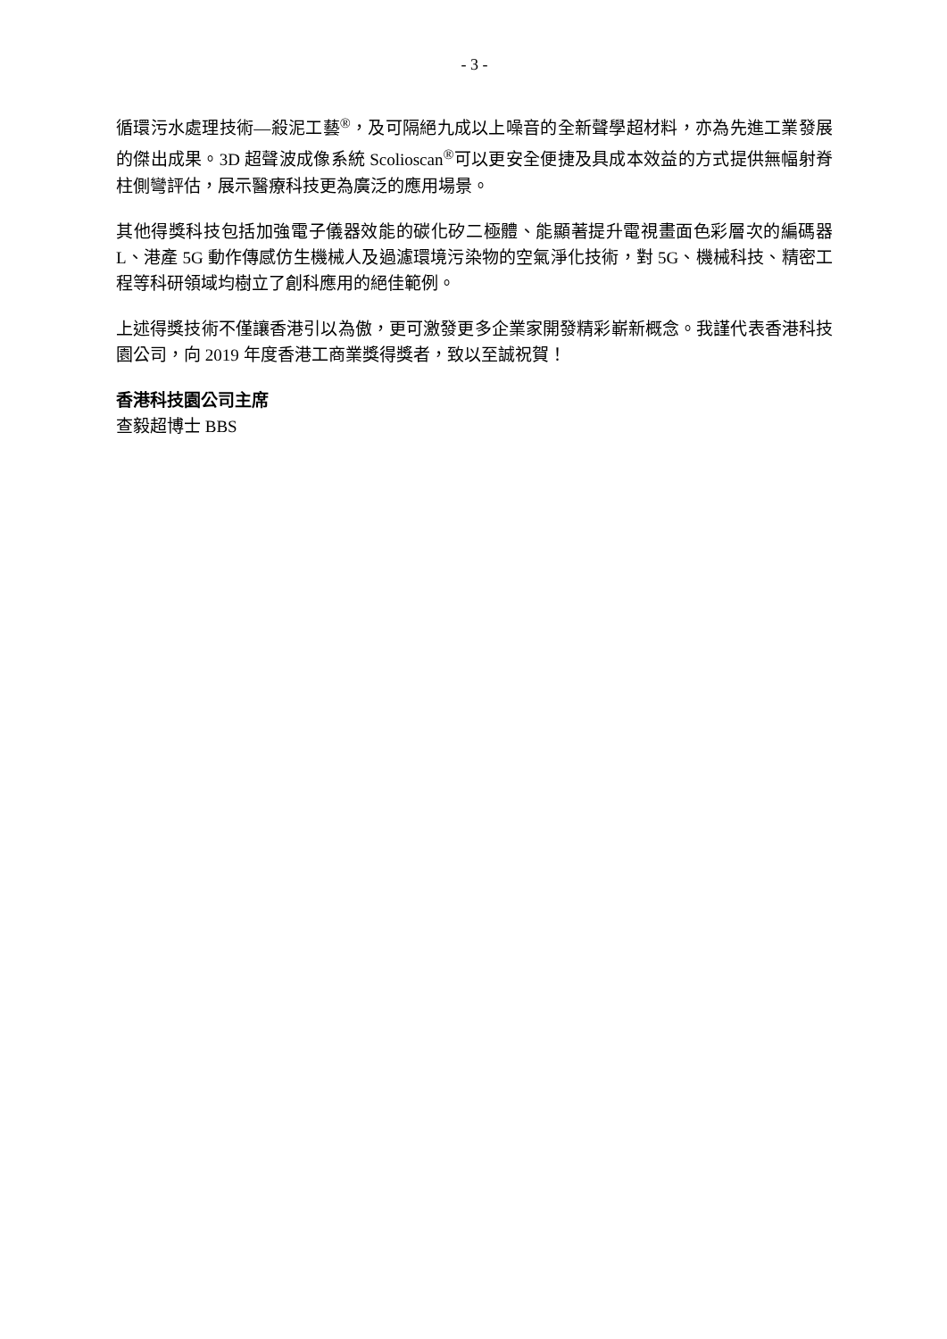- 3 -
循環污水處理技術—殺泥工藝<sup>®</sup>，及可隔絕九成以上噪音的全新聲學超材料，亦為先進工業發展的傑出成果。3D 超聲波成像系統 Scolioscan<sup>®</sup>可以更安全便捷及具成本效益的方式提供無幅射脊柱側彎評估，展示醫療科技更為廣泛的應用場景。
其他得獎科技包括加強電子儀器效能的碳化矽二極體、能顯著提升電視畫面色彩層次的編碼器 L、港產 5G 動作傳感仿生機械人及過濾環境污染物的空氣淨化技術，對 5G、機械科技、精密工程等科研領域均樹立了創科應用的絕佳範例。
上述得獎技術不僅讓香港引以為傲，更可激發更多企業家開發精彩嶄新概念。我謹代表香港科技園公司，向 2019 年度香港工商業獎得獎者，致以至誠祝賀！
香港科技園公司主席
查毅超博士 BBS